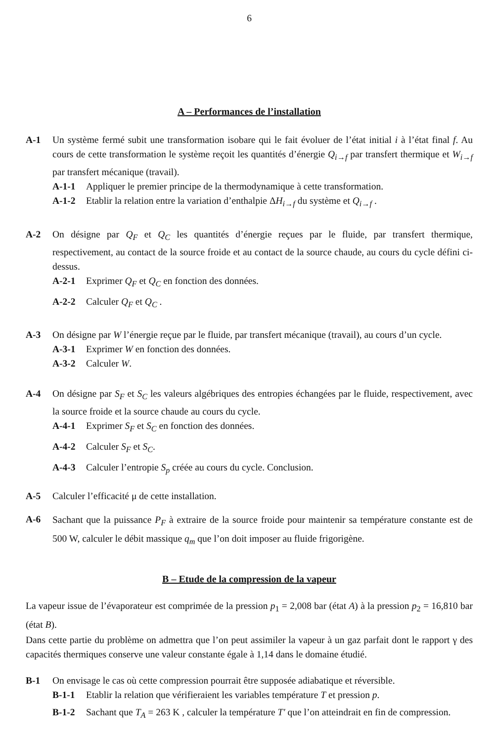6
A – Performances de l’installation
A-1 Un système fermé subit une transformation isobare qui le fait évoluer de l’état initial i à l’état final f. Au cours de cette transformation le système reçoit les quantités d’énergie Q<sub>i→f</sub> par transfert thermique et W<sub>i→f</sub> par transfert mécanique (travail).
A-1-1 Appliquer le premier principe de la thermodynamique à cette transformation.
A-1-2 Etablir la relation entre la variation d’enthalpie ΔH<sub>i→f</sub> du système et Q<sub>i→f</sub> .
A-2 On désigne par Q<sub>F</sub> et Q<sub>C</sub> les quantités d’énergie reçues par le fluide, par transfert thermique, respectivement, au contact de la source froide et au contact de la source chaude, au cours du cycle défini ci-dessus.
A-2-1 Exprimer Q<sub>F</sub> et Q<sub>C</sub> en fonction des données.
A-2-2 Calculer Q<sub>F</sub> et Q<sub>C</sub> .
A-3 On désigne par W l’énergie reçue par le fluide, par transfert mécanique (travail), au cours d’un cycle.
A-3-1 Exprimer W en fonction des données.
A-3-2 Calculer W.
A-4 On désigne par S<sub>F</sub> et S<sub>C</sub> les valeurs algébriques des entropies échangées par le fluide, respectivement, avec la source froide et la source chaude au cours du cycle.
A-4-1 Exprimer S<sub>F</sub> et S<sub>C</sub> en fonction des données.
A-4-2 Calculer S<sub>F</sub> et S<sub>C</sub>.
A-4-3 Calculer l’entropie S<sub>p</sub> créée au cours du cycle. Conclusion.
A-5 Calculer l’efficacité μ de cette installation.
A-6
Sachant que la puissance P<sub>F</sub> à extraire de la source froide pour maintenir sa température constante est de 500 W, calculer le débit massique q<sub>m</sub> que l’on doit imposer au fluide frigorigène.
B – Etude de la compression de la vapeur
La vapeur issue de l’évaporateur est comprimée de la pression p<sub>1</sub> = 2,008 bar (état A) à la pression p<sub>2</sub> = 16,810 bar (état B).
Dans cette partie du problème on admettra que l’on peut assimiler la vapeur à un gaz parfait dont le rapport γ des capacités thermiques conserve une valeur constante égale à 1,14 dans le domaine étudié.
B-1 On envisage le cas où cette compression pourrait être supposée adiabatique et réversible.
B-1-1 Etablir la relation que vérifieraient les variables température T et pression p.
B-1-2 Sachant que T<sub>A</sub> = 263 K , calculer la température T′ que l’on atteindrait en fin de compression.